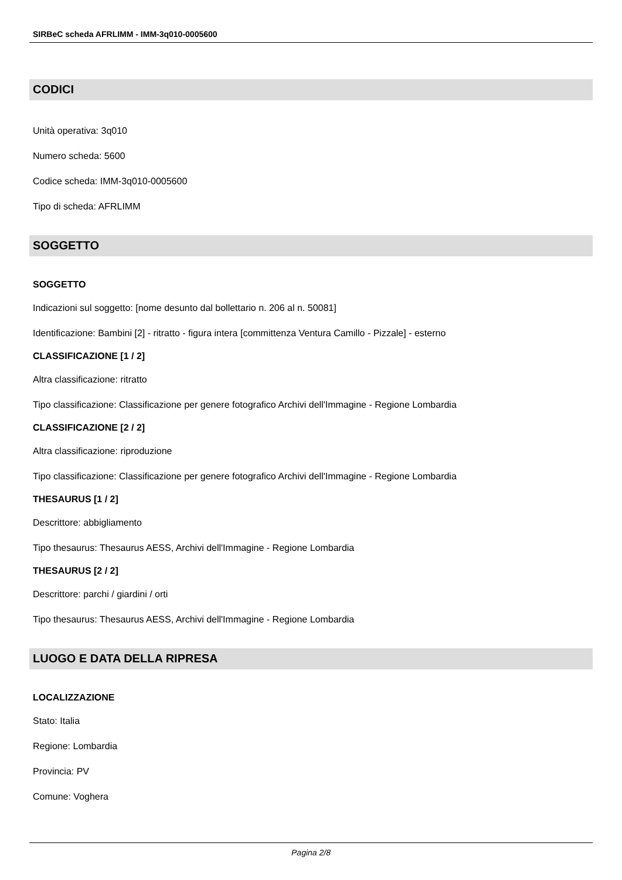SIRBeC scheda AFRLIMM - IMM-3q010-0005600
CODICI
Unità operativa: 3q010
Numero scheda: 5600
Codice scheda: IMM-3q010-0005600
Tipo di scheda: AFRLIMM
SOGGETTO
SOGGETTO
Indicazioni sul soggetto: [nome desunto dal bollettario n. 206 al n. 50081]
Identificazione: Bambini [2] - ritratto - figura intera [committenza Ventura Camillo - Pizzale] - esterno
CLASSIFICAZIONE [1 / 2]
Altra classificazione: ritratto
Tipo classificazione: Classificazione per genere fotografico Archivi dell'Immagine - Regione Lombardia
CLASSIFICAZIONE [2 / 2]
Altra classificazione: riproduzione
Tipo classificazione: Classificazione per genere fotografico Archivi dell'Immagine - Regione Lombardia
THESAURUS [1 / 2]
Descrittore: abbigliamento
Tipo thesaurus: Thesaurus AESS, Archivi dell'Immagine - Regione Lombardia
THESAURUS [2 / 2]
Descrittore: parchi / giardini / orti
Tipo thesaurus: Thesaurus AESS, Archivi dell'Immagine - Regione Lombardia
LUOGO E DATA DELLA RIPRESA
LOCALIZZAZIONE
Stato: Italia
Regione: Lombardia
Provincia: PV
Comune: Voghera
Pagina 2/8